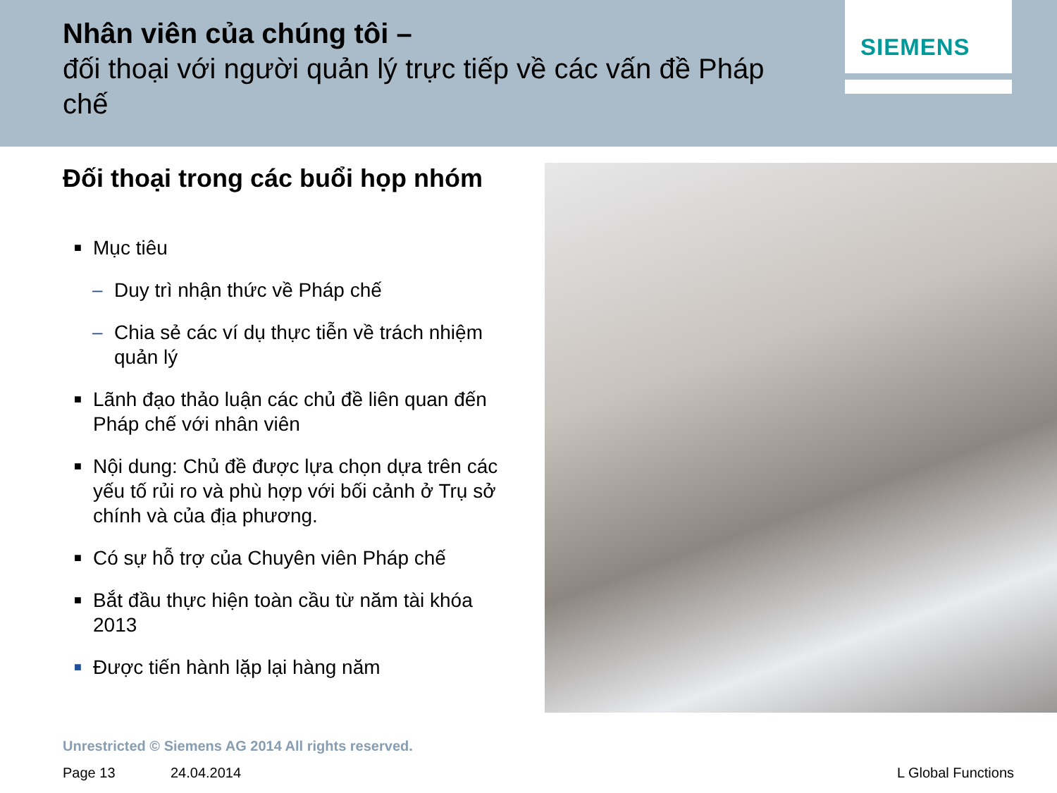Nhân viên của chúng tôi –
đối thoại với người quản lý trực tiếp về các vấn đề Pháp chế
SIEMENS
Đối thoại trong các buổi họp nhóm
■ Mục tiêu
– Duy trì nhận thức về Pháp chế
– Chia sẻ các ví dụ thực tiễn về trách nhiệm quản lý
■ Lãnh đạo thảo luận các chủ đề liên quan đến Pháp chế với nhân viên
■ Nội dung: Chủ đề được lựa chọn dựa trên các yếu tố rủi ro và phù hợp với bối cảnh ở Trụ sở chính và của địa phương.
■ Có sự hỗ trợ của Chuyên viên Pháp chế
■ Bắt đầu thực hiện toàn cầu từ năm tài khóa 2013
■ Được tiến hành lặp lại hàng năm
Unrestricted © Siemens AG 2014 All rights reserved.
Page 13 24.04.2014 L Global Functions